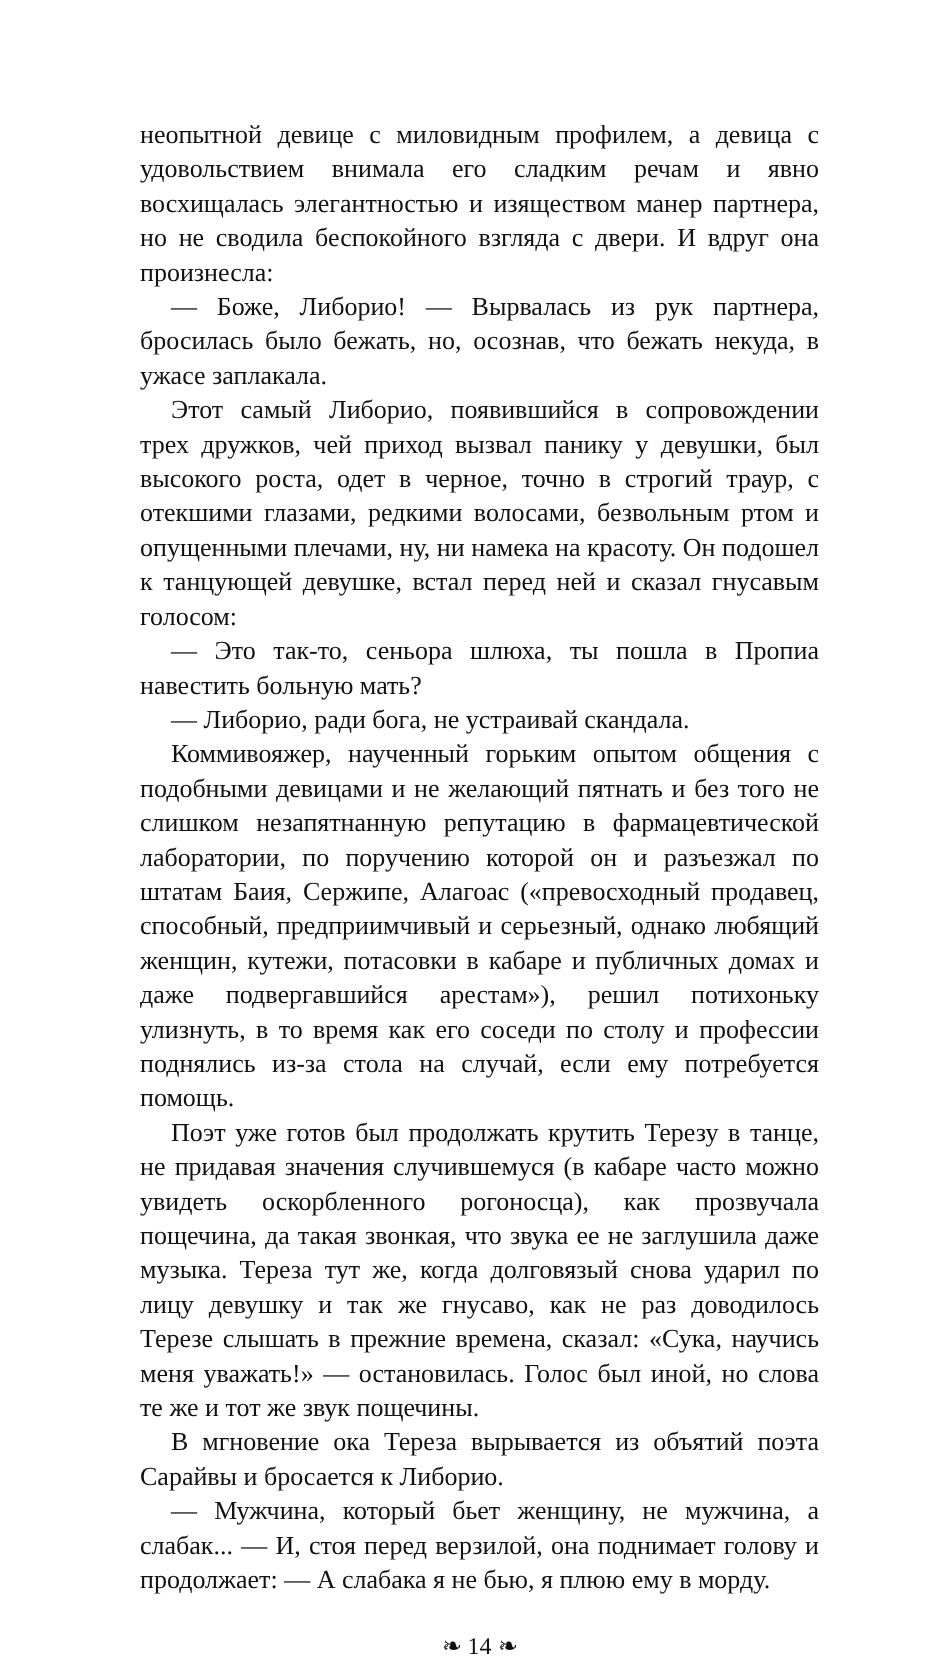неопытной девице с миловидным профилем, а девица с удовольствием внимала его сладким речам и явно восхищалась элегантностью и изяществом манер партнера, но не сводила беспокойного взгляда с двери. И вдруг она произнесла:
— Боже, Либорио! — Вырвалась из рук партнера, бросилась было бежать, но, осознав, что бежать некуда, в ужасе заплакала.
Этот самый Либорио, появившийся в сопровождении трех дружков, чей приход вызвал панику у девушки, был высокого роста, одет в черное, точно в строгий траур, с отекшими глазами, редкими волосами, безвольным ртом и опущенными плечами, ну, ни намека на красоту. Он подошел к танцующей девушке, встал перед ней и сказал гнусавым голосом:
— Это так-то, сеньора шлюха, ты пошла в Пропиа навестить больную мать?
— Либорио, ради бога, не устраивай скандала.
Коммивояжер, наученный горьким опытом общения с подобными девицами и не желающий пятнать и без того не слишком незапятнанную репутацию в фармацевтической лаборатории, по поручению которой он и разъезжал по штатам Баия, Сержипе, Алагоас («превосходный продавец, способный, предприимчивый и серьезный, однако любящий женщин, кутежи, потасовки в кабаре и публичных домах и даже подвергавшийся арестам»), решил потихоньку улизнуть, в то время как его соседи по столу и профессии поднялись из-за стола на случай, если ему потребуется помощь.
Поэт уже готов был продолжать крутить Терезу в танце, не придавая значения случившемуся (в кабаре часто можно увидеть оскорбленного рогоносца), как прозвучала пощечина, да такая звонкая, что звука ее не заглушила даже музыка. Тереза тут же, когда долговязый снова ударил по лицу девушку и так же гнусаво, как не раз доводилось Терезе слышать в прежние времена, сказал: «Сука, научись меня уважать!» — остановилась. Голос был иной, но слова те же и тот же звук пощечины.
В мгновение ока Тереза вырывается из объятий поэта Сарайвы и бросается к Либорио.
— Мужчина, который бьет женщину, не мужчина, а слабак... — И, стоя перед верзилой, она поднимает голову и продолжает: — А слабака я не бью, я плюю ему в морду.
❧ 14 ❧